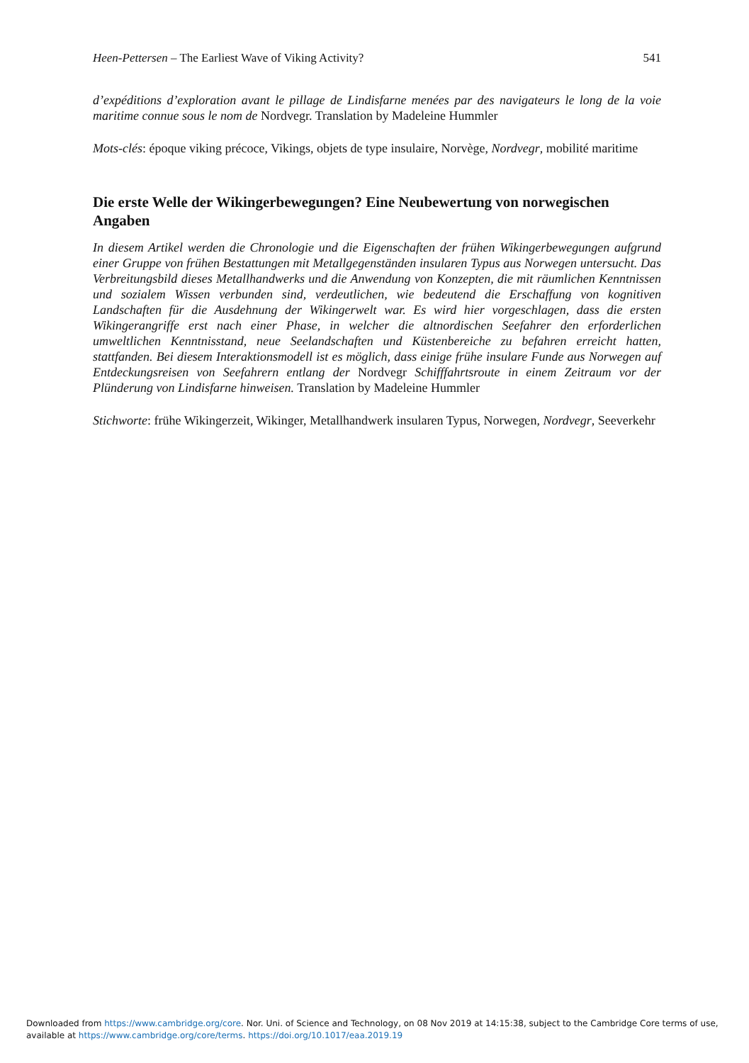Heen-Pettersen – The Earliest Wave of Viking Activity? 541
d’expéditions d’exploration avant le pillage de Lindisfarne menées par des navigateurs le long de la voie maritime connue sous le nom de Nordvegr. Translation by Madeleine Hummler
Mots-clés: époque viking précoce, Vikings, objets de type insulaire, Norvège, Nordvegr, mobilité maritime
Die erste Welle der Wikingerbewegungen? Eine Neubewertung von norwegischen Angaben
In diesem Artikel werden die Chronologie und die Eigenschaften der frühen Wikingerbewegungen aufgrund einer Gruppe von frühen Bestattungen mit Metallgegenständen insularen Typus aus Norwegen untersucht. Das Verbreitungsbild dieses Metallhandwerks und die Anwendung von Konzepten, die mit räumlichen Kenntnissen und sozialem Wissen verbunden sind, verdeutlichen, wie bedeutend die Erschaffung von kognitiven Landschaften für die Ausdehnung der Wikingerwelt war. Es wird hier vorgeschlagen, dass die ersten Wikingerangriffe erst nach einer Phase, in welcher die altnordischen Seefahrer den erforderlichen umweltlichen Kenntnisstand, neue Seelandschaften und Küstenbereiche zu befahren erreicht hatten, stattfanden. Bei diesem Interaktionsmodell ist es möglich, dass einige frühe insulare Funde aus Norwegen auf Entdeckungsreisen von Seefahrern entlang der Nordvegr Schifffahrtsroute in einem Zeitraum vor der Plünderung von Lindisfarne hinweisen. Translation by Madeleine Hummler
Stichworte: frühe Wikingerzeit, Wikinger, Metallhandwerk insularen Typus, Norwegen, Nordvegr, Seeverkehr
Downloaded from https://www.cambridge.org/core. Nor. Uni. of Science and Technology, on 08 Nov 2019 at 14:15:38, subject to the Cambridge Core terms of use, available at https://www.cambridge.org/core/terms. https://doi.org/10.1017/eaa.2019.19